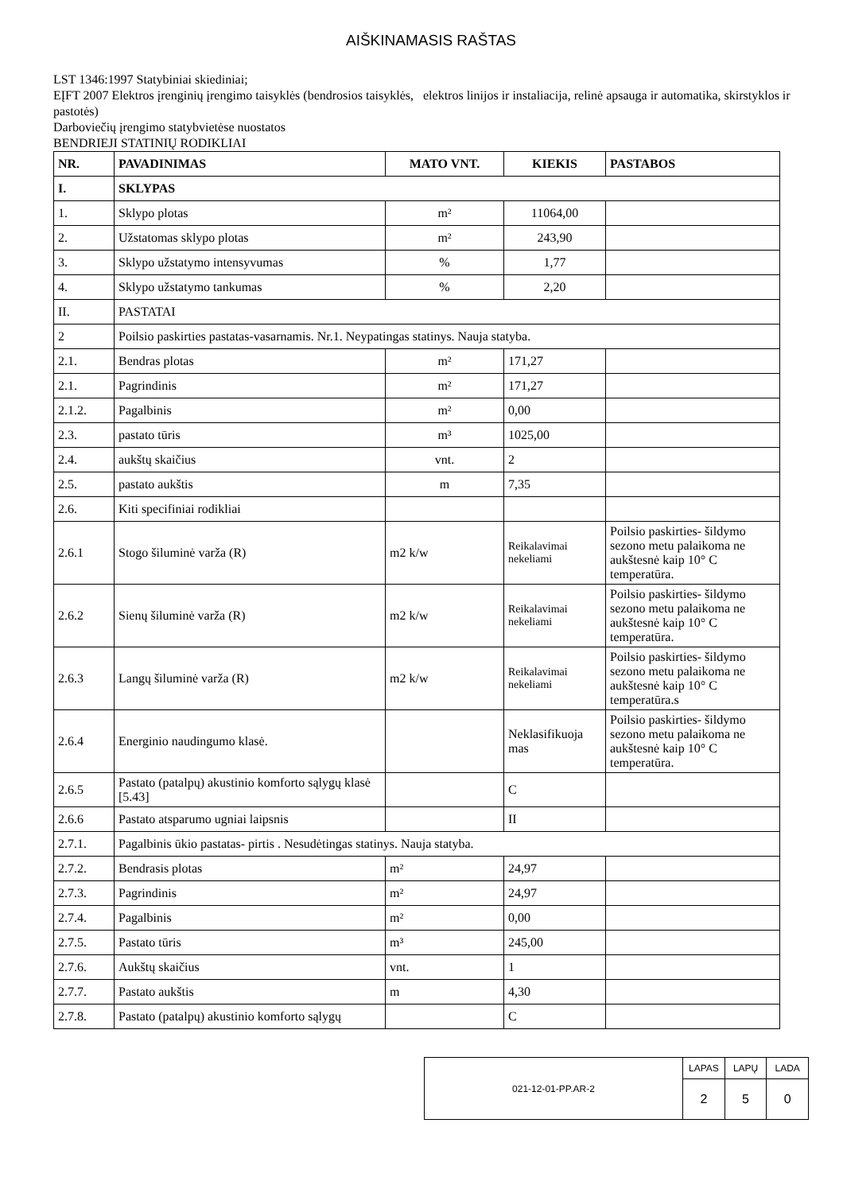AIŠKINAMASIS RAŠTAS
LST 1346:1997 Statybiniai skiediniai;
EĮFT 2007 Elektros įrenginių įrengimo taisyklės (bendrosios taisyklės, elektros linijos ir instaliacija, relinė apsauga ir automatika, skirstyklos ir pastotės)
Darboviečių įrengimo statybvietėse nuostatos
BENDRIEJI STATINIŲ RODIKLIAI
| NR. | PAVADINIMAS | MATO VNT. | KIEKIS | PASTABOS |
| --- | --- | --- | --- | --- |
| I. | SKLYPAS | | | |
| 1. | Sklypo plotas | m² | 11064,00 | |
| 2. | Užstatomas sklypo plotas | m² | 243,90 | |
| 3. | Sklypo užstatymo intensyvumas | % | 1,77 | |
| 4. | Sklypo užstatymo tankumas | % | 2,20 | |
| II. | PASTATAI | | | |
| 2 | Poilsio paskirties pastatas-vasarnamis. Nr.1. Neypatingas statinys. Nauja statyba. | | | |
| 2.1. | Bendras plotas | m² | 171,27 | |
| 2.1. | Pagrindinis | m² | 171,27 | |
| 2.1.2. | Pagalbinis | m² | 0,00 | |
| 2.3. | pastato tūris | m³ | 1025,00 | |
| 2.4. | aukštų skaičius | vnt. | 2 | |
| 2.5. | pastato aukštis | m | 7,35 | |
| 2.6. | Kiti specifiniai rodikliai | | | |
| 2.6.1 | Stogo šiluminė varža (R) | m2 k/w | Reikalavimai nekeliami | Poilsio paskirties- šildymo sezono metu palaikoma ne aukštesnė kaip 10° C temperatūra. |
| 2.6.2 | Sienų šiluminė varža (R) | m2 k/w | Reikalavimai nekeliami | Poilsio paskirties- šildymo sezono metu palaikoma ne aukštesnė kaip 10° C temperatūra. |
| 2.6.3 | Langų šiluminė varža (R) | m2 k/w | Reikalavimai nekeliami | Poilsio paskirties- šildymo sezono metu palaikoma ne aukštesnė kaip 10° C temperatūra.s |
| 2.6.4 | Energinio naudingumo klasė. | | Neklasifikuoja mas | Poilsio paskirties- šildymo sezono metu palaikoma ne aukštesnė kaip 10° C temperatūra. |
| 2.6.5 | Pastato (patalpų) akustinio komforto sąlygų klasė [5.43] | | C | |
| 2.6.6 | Pastato atsparumo ugniai laipsnis | | II | |
| 2.7.1. | Pagalbinis ūkio pastatas- pirtis . Nesudėtingas statinys. Nauja statyba. | | | |
| 2.7.2. | Bendrasis plotas | m² | 24,97 | |
| 2.7.3. | Pagrindinis | m² | 24,97 | |
| 2.7.4. | Pagalbinis | m² | 0,00 | |
| 2.7.5. | Pastato tūris | m³ | 245,00 | |
| 2.7.6. | Aukštų skaičius | vnt. | 1 | |
| 2.7.7. | Pastato aukštis | m | 4,30 | |
| 2.7.8. | Pastato (patalpų) akustinio komforto sąlygų | | C | |
| 021-12-01-PP.AR-2 | LAPAS | LAPŲ | LADA |
| | 2 | 5 | 0 |